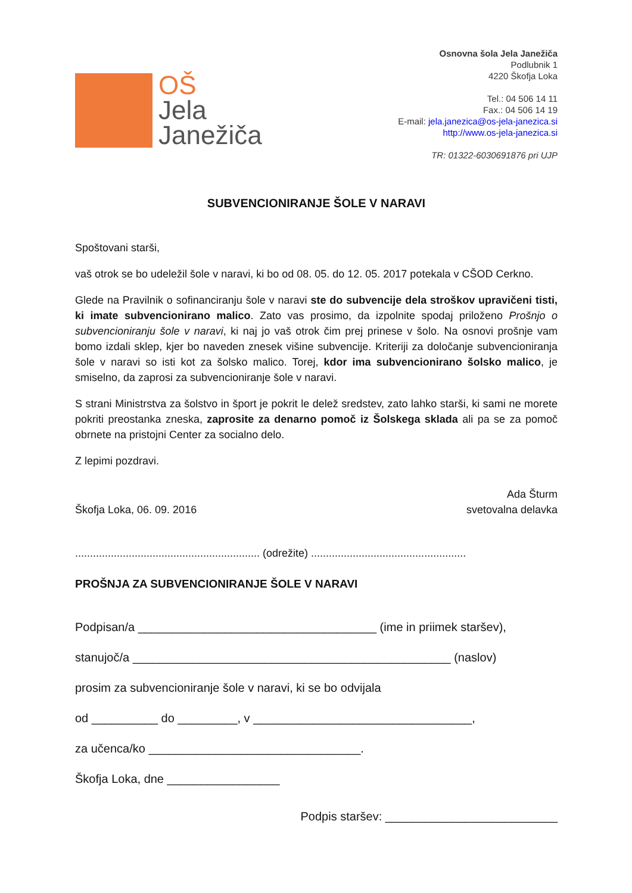OŠ
Jela
Janežiča
Osnovna šola Jela Janežiča
Podlubnik 1
4220 Škofja Loka
Tel.: 04 506 14 11
Fax.: 04 506 14 19
E-mail: jela.janezica@os-jela-janezica.si
http://www.os-jela-janezica.si
TR: 01322-6030691876 pri UJP
SUBVENCIONIRANJE ŠOLE V NARAVI
Spoštovani starši,
vaš otrok se bo udeležil šole v naravi, ki bo od 08. 05. do 12. 05. 2017 potekala v CŠOD Cerkno.
Glede na Pravilnik o sofinanciranju šole v naravi ste do subvencije dela stroškov upravičeni tisti, ki imate subvencionirano malico. Zato vas prosimo, da izpolnite spodaj priloženo Prošnjo o subvencioniranju šole v naravi, ki naj jo vaš otrok čim prej prinese v šolo. Na osnovi prošnje vam bomo izdali sklep, kjer bo naveden znesek višine subvencije. Kriteriji za določanje subvencioniranja šole v naravi so isti kot za šolsko malico. Torej, kdor ima subvencionirano šolsko malico, je smiselno, da zaprosi za subvencioniranje šole v naravi.
S strani Ministrstva za šolstvo in šport je pokrit le delež sredstev, zato lahko starši, ki sami ne morete pokriti preostanka zneska, zaprosite za denarno pomoč iz Šolskega sklada ali pa se za pomoč obrnete na pristojni Center za socialno delo.
Z lepimi pozdravi.
Škofja Loka, 06. 09. 2016
Ada Šturm
svetovalna delavka
.............................................................. (odrežite) ....................................................
PROŠNJA ZA SUBVENCIONIRANJE ŠOLE V NARAVI
Podpisan/a ____________________________________ (ime in priimek staršev),
stanujoč/a ________________________________________________ (naslov)
prosim za subvencioniranje šole v naravi, ki se bo odvijala
od __________ do _________, v _________________________________,
za učenca/ko ________________________________.
Škofja Loka, dne _________________
Podpis staršev: __________________________